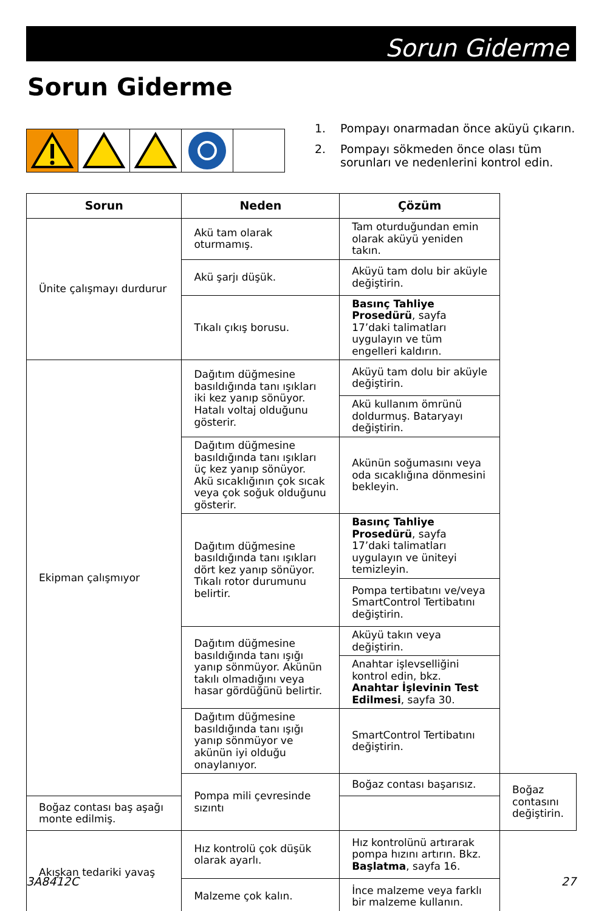Sorun Giderme
Sorun Giderme
1. Pompayı onarmadan önce aküyü çıkarın.
2. Pompayı sökmeden önce olası tüm sorunları ve nedenlerini kontrol edin.
| Sorun | Neden | Çözüm | |
| --- | --- | --- | --- |
| Ünite çalışmayı durdurur | Akü tam olarak oturmamış. | Tam oturduğundan emin olarak aküyü yeniden takın. | |
| | Akü şarjı düşük. | Aküyü tam dolu bir aküyle değiştirin. | |
| | Tıkalı çıkış borusu. | Basınç Tahliye Prosedürü , sayfa 17’daki talimatları uygulayın ve tüm engelleri kaldırın. | |
| Ekipman çalışmıyor | Dağıtım düğmesine basıldığında tanı ışıkları iki kez yanıp sönüyor. Hatalı voltaj olduğunu gösterir. | Aküyü tam dolu bir aküyle değiştirin. | |
| | | Akü kullanım ömrünü doldurmuş. Bataryayı değiştirin. | |
| | Dağıtım düğmesine basıldığında tanı ışıkları üç kez yanıp sönüyor. Akü sıcaklığının çok sıcak veya çok soğuk olduğunu gösterir. | Akünün soğumasını veya oda sıcaklığına dönmesini bekleyin. | |
| | Dağıtım düğmesine basıldığında tanı ışıkları dört kez yanıp sönüyor. Tıkalı rotor durumunu belirtir. | Basınç Tahliye Prosedürü , sayfa 17’daki talimatları uygulayın ve üniteyi temizleyin. | |
| | | Pompa tertibatını ve/veya SmartControl Tertibatını değiştirin. | |
| | Dağıtım düğmesine basıldığında tanı ışığı yanıp sönmüyor. Akünün takılı olmadığını veya hasar gördüğünü belirtir. | Aküyü takın veya değiştirin. | |
| | | Anahtar işlevselliğini kontrol edin, bkz. Anahtar İşlevinin Test Edilmesi , sayfa 30. | |
| | Dağıtım düğmesine basıldığında tanı ışığı yanıp sönmüyor ve akünün iyi olduğu onaylanıyor. | SmartControl Tertibatını değiştirin. | |
| | Pompa mili çevresinde sızıntı | Boğaz contası başarısız. | Boğaz contasını değiştirin. |
| Boğaz contası baş aşağı monte edilmiş. | | | |
| Akışkan tedariki yavaş | Hız kontrolü çok düşük olarak ayarlı. | Hız kontrolünü artırarak pompa hızını artırın. Bkz. Başlatma , sayfa 16. | |
| | Malzeme çok kalın. | İnce malzeme veya farklı bir malzeme kullanın. | |
3A8412C 27